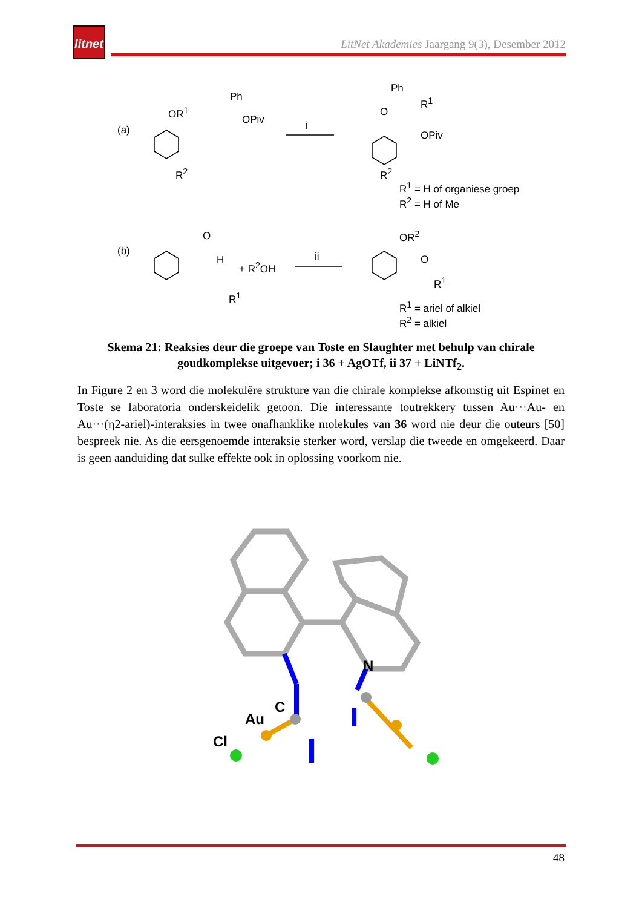litnet
LitNet Akademies Jaargang 9(3), Desember 2012
(a)
OR<sup>1</sup>
Ph
OPiv
R<sup>2</sup>
i
Ph
O
R<sup>1</sup>
OPiv
R<sup>2</sup>
R<sup>1</sup> = H of organiese groep
R<sup>2</sup> = H of Me
(b)
O
H + R<sup>2</sup>OH
R<sup>1</sup>
ii
OR<sup>2</sup>
O
R<sup>1</sup>
R<sup>1</sup> = ariel of alkiel
R<sup>2</sup> = alkiel
Skema 21: Reaksies deur die groepe van Toste en Slaughter met behulp van chirale goudkomplekse uitgevoer; i 36 + AgOTf, ii 37 + LiNTf<sub>2</sub>.
In Figure 2 en 3 word die molekulêre strukture van die chirale komplekse afkomstig uit Espinet en Toste se laboratoria onderskeidelik getoon. Die interessante toutrekkery tussen Au···Au- en Au···(η2-ariel)-interaksies in twee onafhanklike molekules van 36 word nie deur die outeurs [50] bespreek nie. As die eersgenoemde interaksie sterker word, verslap die tweede en omgekeerd. Daar is geen aanduiding dat sulke effekte ook in oplossing voorkom nie.
N
C
Au
Cl
48